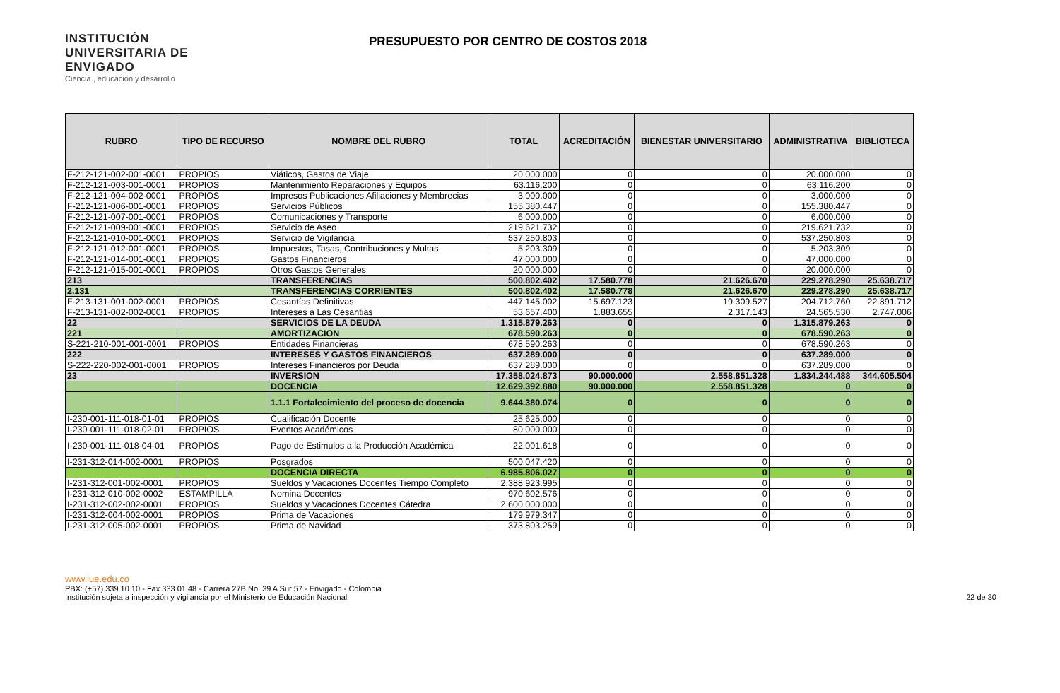INSTITUCIÓN UNIVERSITARIA DE ENVIGADO
Ciencia , educación y desarrollo
PRESUPUESTO POR CENTRO DE COSTOS 2018
| RUBRO | TIPO DE RECURSO | NOMBRE DEL RUBRO | TOTAL | ACREDITACIÓN | BIENESTAR UNIVERSITARIO | ADMINISTRATIVA | BIBLIOTECA |
| --- | --- | --- | --- | --- | --- | --- | --- |
| F-212-121-002-001-0001 | PROPIOS | Viáticos, Gastos de Viaje | 20.000.000 | 0 | 0 | 20.000.000 | 0 |
| F-212-121-003-001-0001 | PROPIOS | Mantenimiento Reparaciones y Equipos | 63.116.200 | 0 | 0 | 63.116.200 | 0 |
| F-212-121-004-002-0001 | PROPIOS | Impresos Publicaciones Afiliaciones y Membrecias | 3.000.000 | 0 | 0 | 3.000.000 | 0 |
| F-212-121-006-001-0001 | PROPIOS | Servicios Públicos | 155.380.447 | 0 | 0 | 155.380.447 | 0 |
| F-212-121-007-001-0001 | PROPIOS | Comunicaciones y Transporte | 6.000.000 | 0 | 0 | 6.000.000 | 0 |
| F-212-121-009-001-0001 | PROPIOS | Servicio de Aseo | 219.621.732 | 0 | 0 | 219.621.732 | 0 |
| F-212-121-010-001-0001 | PROPIOS | Servicio de Vigilancia | 537.250.803 | 0 | 0 | 537.250.803 | 0 |
| F-212-121-012-001-0001 | PROPIOS | Impuestos, Tasas, Contribuciones y Multas | 5.203.309 | 0 | 0 | 5.203.309 | 0 |
| F-212-121-014-001-0001 | PROPIOS | Gastos Financieros | 47.000.000 | 0 | 0 | 47.000.000 | 0 |
| F-212-121-015-001-0001 | PROPIOS | Otros Gastos Generales | 20.000.000 | 0 | 0 | 20.000.000 | 0 |
| 213 | | TRANSFERENCIAS | 500.802.402 | 17.580.778 | 21.626.670 | 229.278.290 | 25.638.717 |
| 2.131 | | TRANSFERENCIAS CORRIENTES | 500.802.402 | 17.580.778 | 21.626.670 | 229.278.290 | 25.638.717 |
| F-213-131-001-002-0001 | PROPIOS | Cesantías Definitivas | 447.145.002 | 15.697.123 | 19.309.527 | 204.712.760 | 22.891.712 |
| F-213-131-002-002-0001 | PROPIOS | Intereses a Las Cesantias | 53.657.400 | 1.883.655 | 2.317.143 | 24.565.530 | 2.747.006 |
| 22 | | SERVICIOS DE LA DEUDA | 1.315.879.263 | 0 | 0 | 1.315.879.263 | 0 |
| 221 | | AMORTIZACION | 678.590.263 | 0 | 0 | 678.590.263 | 0 |
| S-221-210-001-001-0001 | PROPIOS | Entidades Financieras | 678.590.263 | 0 | 0 | 678.590.263 | 0 |
| 222 | | INTERESES Y GASTOS FINANCIEROS | 637.289.000 | 0 | 0 | 637.289.000 | 0 |
| S-222-220-002-001-0001 | PROPIOS | Intereses Financieros por Deuda | 637.289.000 | 0 | 0 | 637.289.000 | 0 |
| 23 | | INVERSION | 17.358.024.873 | 90.000.000 | 2.558.851.328 | 1.834.244.488 | 344.605.504 |
| | | DOCENCIA | 12.629.392.880 | 90.000.000 | 2.558.851.328 | 0 | 0 |
| | | 1.1.1 Fortalecimiento del proceso de docencia | 9.644.380.074 | 0 | 0 | 0 | 0 |
| I-230-001-111-018-01-01 | PROPIOS | Cualificación Docente | 25.625.000 | 0 | 0 | 0 | 0 |
| I-230-001-111-018-02-01 | PROPIOS | Eventos Académicos | 80.000.000 | 0 | 0 | 0 | 0 |
| I-230-001-111-018-04-01 | PROPIOS | Pago de Estimulos a la Producción Académica | 22.001.618 | 0 | 0 | 0 | 0 |
| I-231-312-014-002-0001 | PROPIOS | Posgrados | 500.047.420 | 0 | 0 | 0 | 0 |
| | | DOCENCIA DIRECTA | 6.985.806.027 | 0 | 0 | 0 | 0 |
| I-231-312-001-002-0001 | PROPIOS | Sueldos y Vacaciones Docentes Tiempo Completo | 2.388.923.995 | 0 | 0 | 0 | 0 |
| I-231-312-010-002-0002 | ESTAMPILLA | Nomina Docentes | 970.602.576 | 0 | 0 | 0 | 0 |
| I-231-312-002-002-0001 | PROPIOS | Sueldos y Vacaciones Docentes Cátedra | 2.600.000.000 | 0 | 0 | 0 | 0 |
| I-231-312-004-002-0001 | PROPIOS | Prima de Vacaciones | 179.979.347 | 0 | 0 | 0 | 0 |
| I-231-312-005-002-0001 | PROPIOS | Prima de Navidad | 373.803.259 | 0 | 0 | 0 | 0 |
www.iue.edu.co
PBX: (+57) 339 10 10 - Fax 333 01 48 - Carrera 27B No. 39 A Sur 57 - Envigado - Colombia
Institución sujeta a inspección y vigilancia por el Ministerio de Educación Nacional
22 de 30